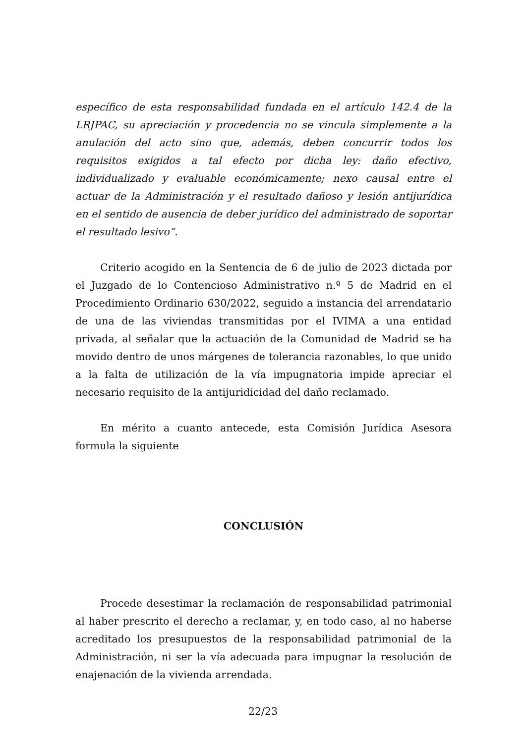específico de esta responsabilidad fundada en el artículo 142.4 de la LRJPAC, su apreciación y procedencia no se vincula simplemente a la anulación del acto sino que, además, deben concurrir todos los requisitos exigidos a tal efecto por dicha ley: daño efectivo, individualizado y evaluable económicamente; nexo causal entre el actuar de la Administración y el resultado dañoso y lesión antijurídica en el sentido de ausencia de deber jurídico del administrado de soportar el resultado lesivo”.
Criterio acogido en la Sentencia de 6 de julio de 2023 dictada por el Juzgado de lo Contencioso Administrativo n.º 5 de Madrid en el Procedimiento Ordinario 630/2022, seguido a instancia del arrendatario de una de las viviendas transmitidas por el IVIMA a una entidad privada, al señalar que la actuación de la Comunidad de Madrid se ha movido dentro de unos márgenes de tolerancia razonables, lo que unido a la falta de utilización de la vía impugnatoria impide apreciar el necesario requisito de la antijuridicidad del daño reclamado.
En mérito a cuanto antecede, esta Comisión Jurídica Asesora formula la siguiente
CONCLUSIÓN
Procede desestimar la reclamación de responsabilidad patrimonial al haber prescrito el derecho a reclamar, y, en todo caso, al no haberse acreditado los presupuestos de la responsabilidad patrimonial de la Administración, ni ser la vía adecuada para impugnar la resolución de enajenación de la vivienda arrendada.
22/23